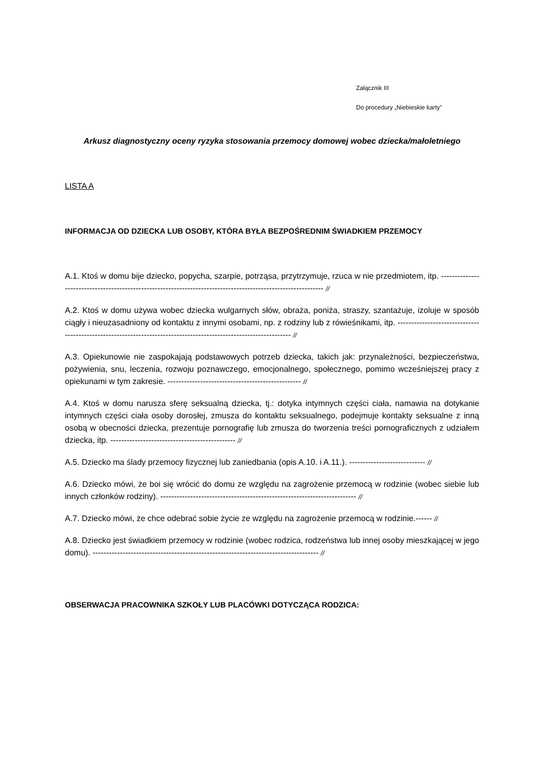Załącznik III
Do procedury „Niebieskie karty”
Arkusz diagnostyczny oceny ryzyka stosowania przemocy domowej wobec dziecka/małoletniego
LISTA A
INFORMACJA OD DZIECKA LUB OSOBY, KTÓRA BYŁA BEZPOŚREDNIM ŚWIADKIEM PRZEMOCY
A.1. Ktoś w domu bije dziecko, popycha, szarpie, potrząsa, przytrzymuje, rzuca w nie przedmiotem, itp. ------------------------------------------------------------------------------------------------------------- //
A.2. Ktoś w domu używa wobec dziecka wulgarnych słów, obraża, poniża, straszy, szantażuje, izoluje w sposób ciągły i nieuzasadniony od kontaktu z innymi osobami, np. z rodziny lub z rówieśnikami, itp. ----------------------------------------------------------------------------------------------------------------- //
A.3. Opiekunowie nie zaspokajają podstawowych potrzeb dziecka, takich jak: przynależności, bezpieczeństwa, pożywienia, snu, leczenia, rozwoju poznawczego, emocjonalnego, społecznego, pomimo wcześniejszej pracy z opiekunami w tym zakresie. ------------------------------------------------- //
A.4. Ktoś w domu narusza sferę seksualną dziecka, tj.: dotyka intymnych części ciała, namawia na dotykanie intymnych części ciała osoby dorosłej, zmusza do kontaktu seksualnego, podejmuje kontakty seksualne z inną osobą w obecności dziecka, prezentuje pornografię lub zmusza do tworzenia treści pornograficznych z udziałem dziecka, itp. ---------------------------------------------- //
A.5. Dziecko ma ślady przemocy fizycznej lub zaniedbania (opis A.10. i A.11.). ---------------------------- //
A.6. Dziecko mówi, że boi się wrócić do domu ze względu na zagrożenie przemocą w rodzinie (wobec siebie lub innych członków rodziny). ------------------------------------------------------------------------ //
A.7. Dziecko mówi, że chce odebrać sobie życie ze względu na zagrożenie przemocą w rodzinie.------ //
A.8. Dziecko jest świadkiem przemocy w rodzinie (wobec rodzica, rodzeństwa lub innej osoby mieszkającej w jego domu). ----------------------------------------------------------------------------------- //
OBSERWACJA PRACOWNIKA SZKOŁY LUB PLACÓWKI DOTYCZĄCA RODZICA: